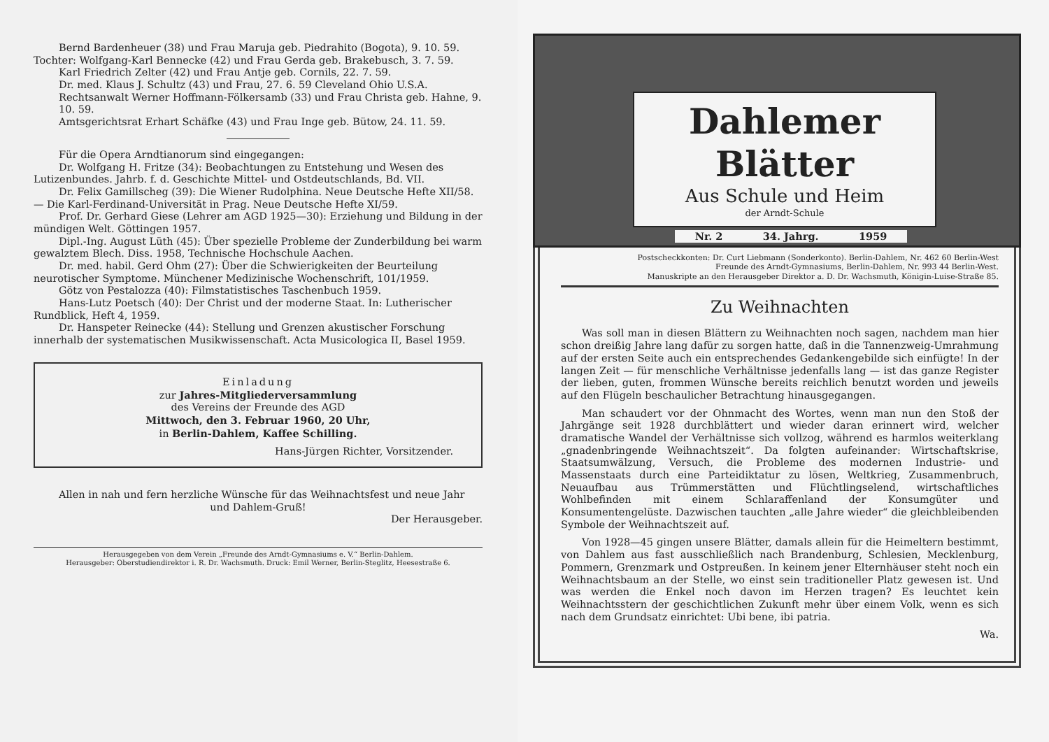Bernd Bardenheuer (38) und Frau Maruja geb. Piedrahito (Bogota), 9. 10. 59.
Tochter: Wolfgang-Karl Bennecke (42) und Frau Gerda geb. Brakebusch, 3. 7. 59.
Karl Friedrich Zelter (42) und Frau Antje geb. Cornils, 22. 7. 59.
Dr. med. Klaus J. Schultz (43) und Frau, 27. 6. 59 Cleveland Ohio U.S.A.
Rechtsanwalt Werner Hoffmann-Fölkersamb (33) und Frau Christa geb. Hahne, 9. 10. 59.
Amtsgerichtsrat Erhart Schäfke (43) und Frau Inge geb. Bütow, 24. 11. 59.
Für die Opera Arndtianorum sind eingegangen:
Dr. Wolfgang H. Fritze (34): Beobachtungen zu Entstehung und Wesen des Lutizenbundes. Jahrb. f. d. Geschichte Mittel- und Ostdeutschlands, Bd. VII.
Dr. Felix Gamillscheg (39): Die Wiener Rudolphina. Neue Deutsche Hefte XII/58. — Die Karl-Ferdinand-Universität in Prag. Neue Deutsche Hefte XI/59.
Prof. Dr. Gerhard Giese (Lehrer am AGD 1925—30): Erziehung und Bildung in der mündigen Welt. Göttingen 1957.
Dipl.-Ing. August Lüth (45): Über spezielle Probleme der Zunderbildung bei warm gewalztem Blech. Diss. 1958, Technische Hochschule Aachen.
Dr. med. habil. Gerd Ohm (27): Über die Schwierigkeiten der Beurteilung neurotischer Symptome. Münchener Medizinische Wochenschrift, 101/1959.
Götz von Pestalozza (40): Filmstatistisches Taschenbuch 1959.
Hans-Lutz Poetsch (40): Der Christ und der moderne Staat. In: Lutherischer Rundblick, Heft 4, 1959.
Dr. Hanspeter Reinecke (44): Stellung und Grenzen akustischer Forschung innerhalb der systematischen Musikwissenschaft. Acta Musicologica II, Basel 1959.
Einladung
zur Jahres-Mitgliederversammlung
des Vereins der Freunde des AGD
Mittwoch, den 3. Februar 1960, 20 Uhr,
in Berlin-Dahlem, Kaffee Schilling.
Hans-Jürgen Richter, Vorsitzender.
Allen in nah und fern herzliche Wünsche für das Weihnachtsfest und neue Jahr
und Dahlem-Gruß!
Der Herausgeber.
Herausgegeben von dem Verein „Freunde des Arndt-Gymnasiums e. V.“ Berlin-Dahlem.
Herausgeber: Oberstudiendirektor i. R. Dr. Wachsmuth. Druck: Emil Werner, Berlin-Steglitz, Heesestraße 6.
Dahlemer Blätter
Aus Schule und Heim
der Arndt-Schule
Nr. 2 34. Jahrg. 1959
Postscheckkonten: Dr. Curt Liebmann (Sonderkonto). Berlin-Dahlem, Nr. 462 60 Berlin-West
Freunde des Arndt-Gymnasiums, Berlin-Dahlem, Nr. 993 44 Berlin-West.
Manuskripte an den Herausgeber Direktor a. D. Dr. Wachsmuth, Königin-Luise-Straße 85.
Zu Weihnachten
Was soll man in diesen Blättern zu Weihnachten noch sagen, nachdem man hier schon dreißig Jahre lang dafür zu sorgen hatte, daß in die Tannenzweig-Umrahmung auf der ersten Seite auch ein entsprechendes Gedankengebilde sich einfügte! In der langen Zeit — für menschliche Verhältnisse jedenfalls lang — ist das ganze Register der lieben, guten, frommen Wünsche bereits reichlich benutzt worden und jeweils auf den Flügeln beschaulicher Betrachtung hinausgegangen.
Man schaudert vor der Ohnmacht des Wortes, wenn man nun den Stoß der Jahrgänge seit 1928 durchblättert und wieder daran erinnert wird, welcher dramatische Wandel der Verhältnisse sich vollzog, während es harmlos weiterklang „gnadenbringende Weihnachtszeit“. Da folgten aufeinander: Wirtschaftskrise, Staatsumwälzung, Versuch, die Probleme des modernen Industrie- und Massenstaats durch eine Parteidiktatur zu lösen, Weltkrieg, Zusammenbruch, Neuaufbau aus Trümmerstätten und Flüchtlingselend, wirtschaftliches Wohlbefinden mit einem Schlaraffenland der Konsumgüter und Konsumentengelüste. Dazwischen tauchten „alle Jahre wieder“ die gleichbleibenden Symbole der Weihnachtszeit auf.
Von 1928—45 gingen unsere Blätter, damals allein für die Heimeltern bestimmt, von Dahlem aus fast ausschließlich nach Brandenburg, Schlesien, Mecklenburg, Pommern, Grenzmark und Ostpreußen. In keinem jener Elternhäuser steht noch ein Weihnachtsbaum an der Stelle, wo einst sein traditioneller Platz gewesen ist. Und was werden die Enkel noch davon im Herzen tragen? Es leuchtet kein Weihnachtsstern der geschichtlichen Zukunft mehr über einem Volk, wenn es sich nach dem Grundsatz einrichtet: Ubi bene, ibi patria.
Wa.